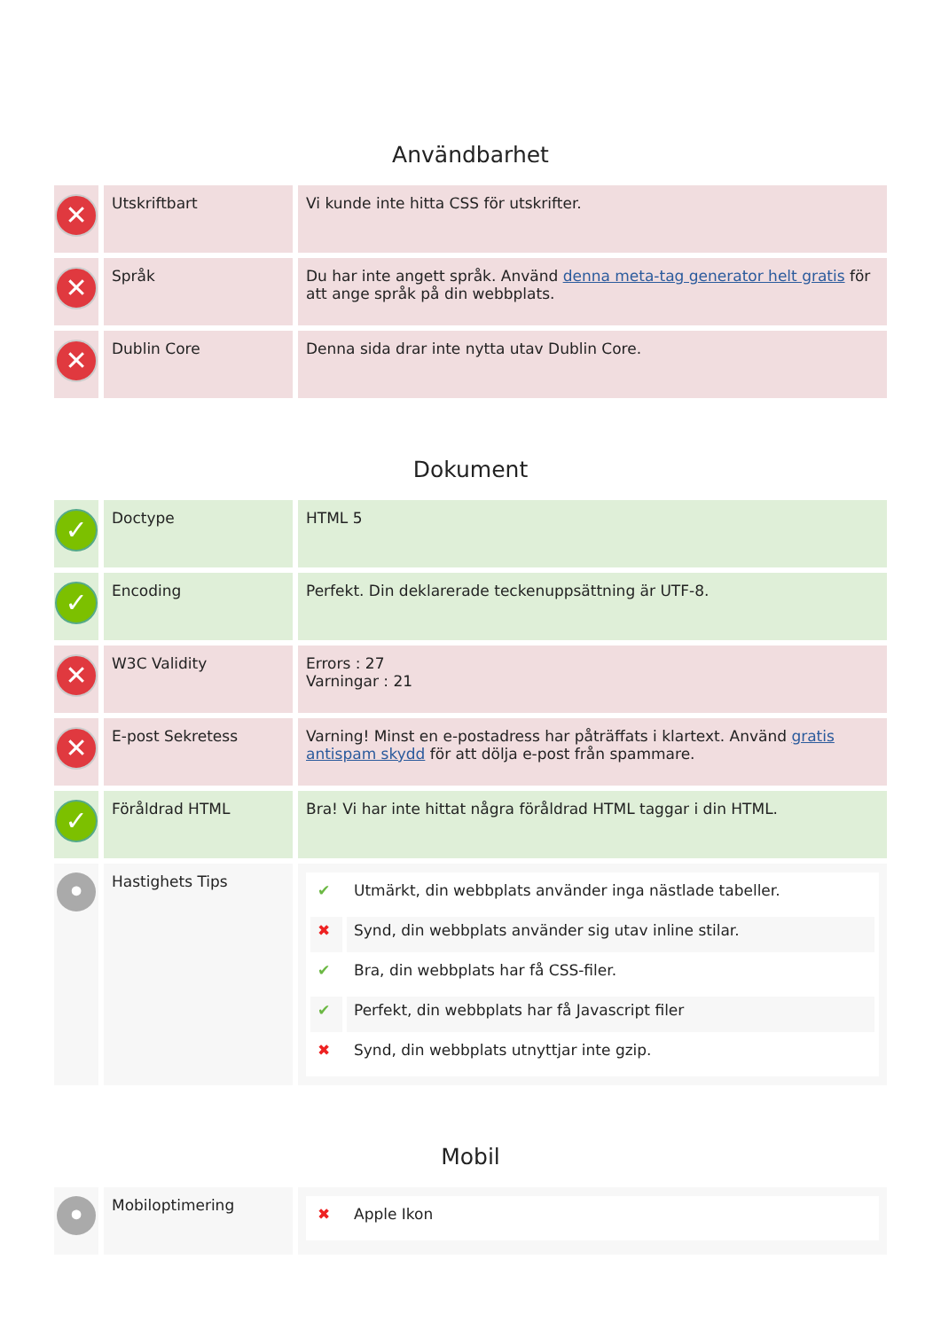Användbarhet
| ✕ | Utskriftbart | Vi kunde inte hitta CSS för utskrifter. |
| ✕ | Språk | Du har inte angett språk. Använd denna meta-tag generator helt gratis för att ange språk på din webbplats. |
| ✕ | Dublin Core | Denna sida drar inte nytta utav Dublin Core. |
Dokument
| ✓ | Doctype | HTML 5 |
| ✓ | Encoding | Perfekt. Din deklarerade teckenuppsättning är UTF-8. |
| ✕ | W3C Validity | Errors : 27 Varningar : 21 |
| ✕ | E-post Sekretess | Varning! Minst en e-postadress har påträffats i klartext. Använd gratis antispam skydd för att dölja e-post från spammare. |
| ✓ | Föråldrad HTML | Bra! Vi har inte hittat några föråldrad HTML taggar i din HTML. |
| • | Hastighets Tips | / ✔ / Utmärkt, din webbplats använder inga nästlade tabeller. / / ✖ / Synd, din webbplats använder sig utav inline stilar. / / ✔ / Bra, din webbplats har få CSS-filer. / / ✔ / Perfekt, din webbplats har få Javascript filer / / ✖ / Synd, din webbplats utnyttjar inte gzip. / |
Mobil
| • | Mobiloptimering | / ✖ / Apple Ikon / |